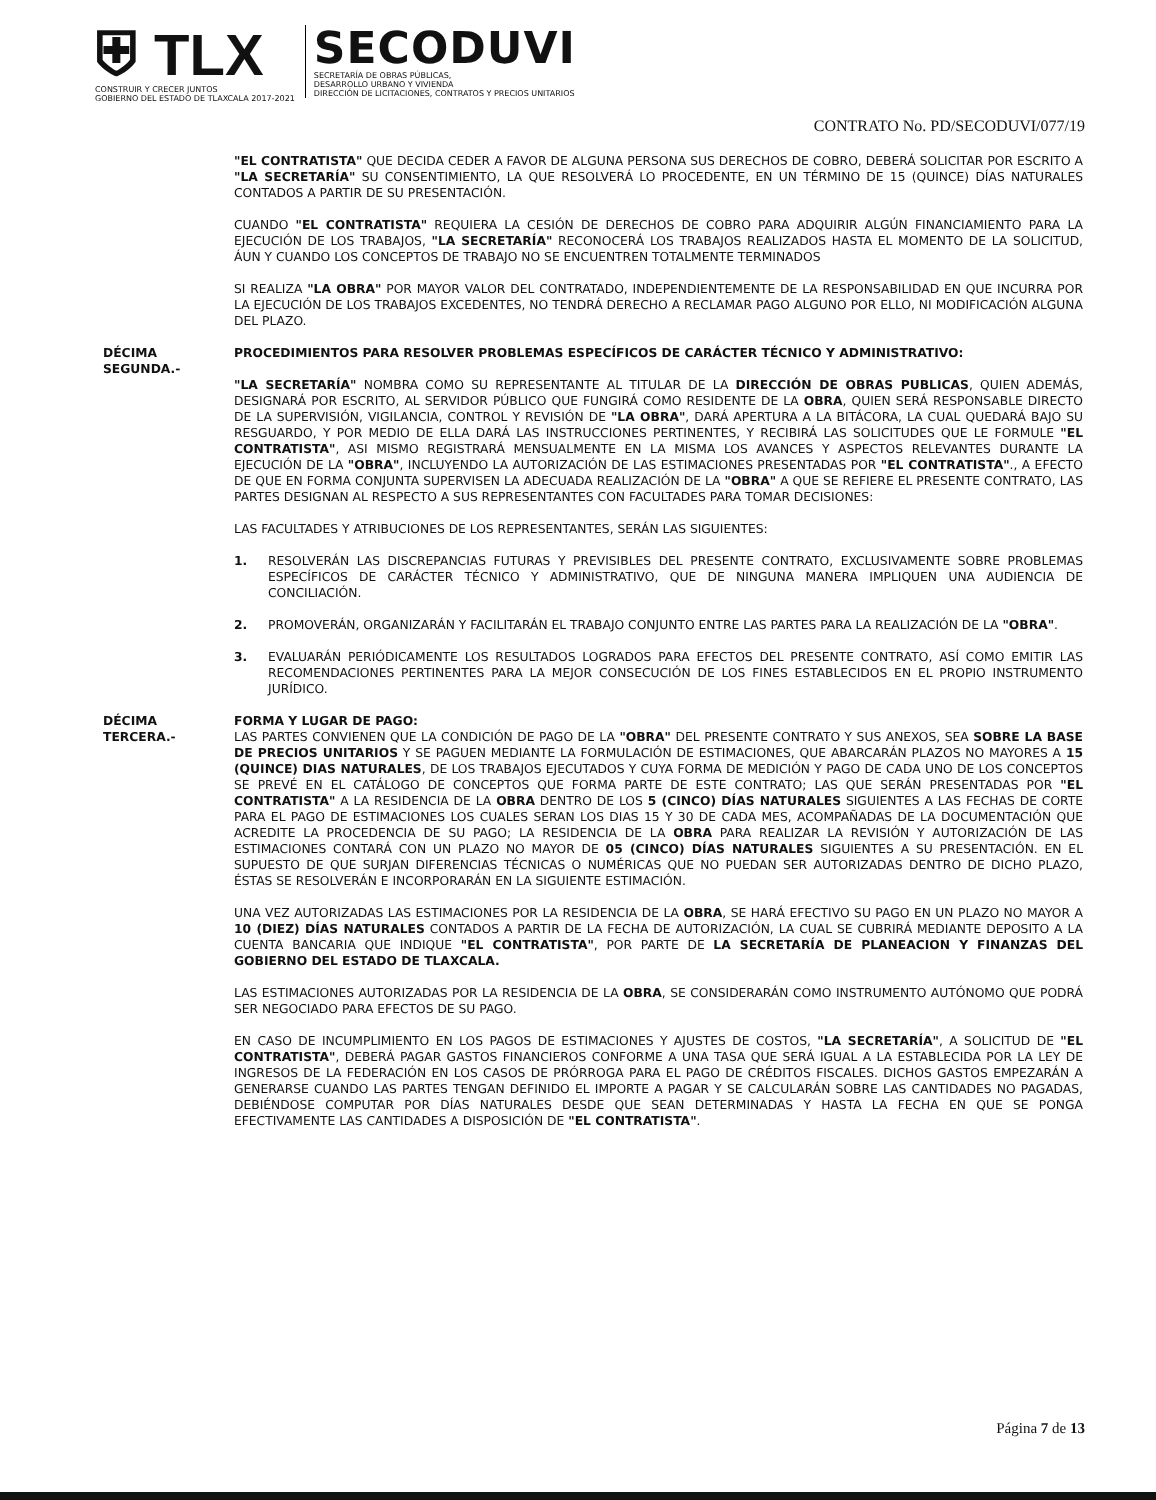⛨ TLX
CONSTRUIR Y CRECER JUNTOS
GOBIERNO DEL ESTADO DE TLAXCALA 2017-2021
SECODUVI
SECRETARÍA DE OBRAS PÚBLICAS,
DESARROLLO URBANO Y VIVIENDA
DIRECCIÓN DE LICITACIONES, CONTRATOS Y PRECIOS UNITARIOS
CONTRATO No. PD/SECODUVI/077/19
"EL CONTRATISTA" QUE DECIDA CEDER A FAVOR DE ALGUNA PERSONA SUS DERECHOS DE COBRO, DEBERÁ SOLICITAR POR ESCRITO A "LA SECRETARÍA" SU CONSENTIMIENTO, LA QUE RESOLVERÁ LO PROCEDENTE, EN UN TÉRMINO DE 15 (QUINCE) DÍAS NATURALES CONTADOS A PARTIR DE SU PRESENTACIÓN.
CUANDO "EL CONTRATISTA" REQUIERA LA CESIÓN DE DERECHOS DE COBRO PARA ADQUIRIR ALGÚN FINANCIAMIENTO PARA LA EJECUCIÓN DE LOS TRABAJOS, "LA SECRETARÍA" RECONOCERÁ LOS TRABAJOS REALIZADOS HASTA EL MOMENTO DE LA SOLICITUD, ÁUN Y CUANDO LOS CONCEPTOS DE TRABAJO NO SE ENCUENTREN TOTALMENTE TERMINADOS
SI REALIZA "LA OBRA" POR MAYOR VALOR DEL CONTRATADO, INDEPENDIENTEMENTE DE LA RESPONSABILIDAD EN QUE INCURRA POR LA EJECUCIÓN DE LOS TRABAJOS EXCEDENTES, NO TENDRÁ DERECHO A RECLAMAR PAGO ALGUNO POR ELLO, NI MODIFICACIÓN ALGUNA DEL PLAZO.
DÉCIMA
SEGUNDA.-
PROCEDIMIENTOS PARA RESOLVER PROBLEMAS ESPECÍFICOS DE CARÁCTER TÉCNICO Y ADMINISTRATIVO:
"LA SECRETARÍA" NOMBRA COMO SU REPRESENTANTE AL TITULAR DE LA DIRECCIÓN DE OBRAS PUBLICAS, QUIEN ADEMÁS, DESIGNARÁ POR ESCRITO, AL SERVIDOR PÚBLICO QUE FUNGIRÁ COMO RESIDENTE DE LA OBRA, QUIEN SERÁ RESPONSABLE DIRECTO DE LA SUPERVISIÓN, VIGILANCIA, CONTROL Y REVISIÓN DE "LA OBRA", DARÁ APERTURA A LA BITÁCORA, LA CUAL QUEDARÁ BAJO SU RESGUARDO, Y POR MEDIO DE ELLA DARÁ LAS INSTRUCCIONES PERTINENTES, Y RECIBIRÁ LAS SOLICITUDES QUE LE FORMULE "EL CONTRATISTA", ASI MISMO REGISTRARÁ MENSUALMENTE EN LA MISMA LOS AVANCES Y ASPECTOS RELEVANTES DURANTE LA EJECUCIÓN DE LA "OBRA", INCLUYENDO LA AUTORIZACIÓN DE LAS ESTIMACIONES PRESENTADAS POR "EL CONTRATISTA"., A EFECTO DE QUE EN FORMA CONJUNTA SUPERVISEN LA ADECUADA REALIZACIÓN DE LA "OBRA" A QUE SE REFIERE EL PRESENTE CONTRATO, LAS PARTES DESIGNAN AL RESPECTO A SUS REPRESENTANTES CON FACULTADES PARA TOMAR DECISIONES:
LAS FACULTADES Y ATRIBUCIONES DE LOS REPRESENTANTES, SERÁN LAS SIGUIENTES:
1. RESOLVERÁN LAS DISCREPANCIAS FUTURAS Y PREVISIBLES DEL PRESENTE CONTRATO, EXCLUSIVAMENTE SOBRE PROBLEMAS ESPECÍFICOS DE CARÁCTER TÉCNICO Y ADMINISTRATIVO, QUE DE NINGUNA MANERA IMPLIQUEN UNA AUDIENCIA DE CONCILIACIÓN.
2. PROMOVERÁN, ORGANIZARÁN Y FACILITARÁN EL TRABAJO CONJUNTO ENTRE LAS PARTES PARA LA REALIZACIÓN DE LA "OBRA".
3. EVALUARÁN PERIÓDICAMENTE LOS RESULTADOS LOGRADOS PARA EFECTOS DEL PRESENTE CONTRATO, ASÍ COMO EMITIR LAS RECOMENDACIONES PERTINENTES PARA LA MEJOR CONSECUCIÓN DE LOS FINES ESTABLECIDOS EN EL PROPIO INSTRUMENTO JURÍDICO.
DÉCIMA
TERCERA.-
FORMA Y LUGAR DE PAGO:
LAS PARTES CONVIENEN QUE LA CONDICIÓN DE PAGO DE LA "OBRA" DEL PRESENTE CONTRATO Y SUS ANEXOS, SEA SOBRE LA BASE DE PRECIOS UNITARIOS Y SE PAGUEN MEDIANTE LA FORMULACIÓN DE ESTIMACIONES, QUE ABARCARÁN PLAZOS NO MAYORES A 15 (QUINCE) DIAS NATURALES, DE LOS TRABAJOS EJECUTADOS Y CUYA FORMA DE MEDICIÓN Y PAGO DE CADA UNO DE LOS CONCEPTOS SE PREVÉ EN EL CATÁLOGO DE CONCEPTOS QUE FORMA PARTE DE ESTE CONTRATO; LAS QUE SERÁN PRESENTADAS POR "EL CONTRATISTA" A LA RESIDENCIA DE LA OBRA DENTRO DE LOS 5 (CINCO) DÍAS NATURALES SIGUIENTES A LAS FECHAS DE CORTE PARA EL PAGO DE ESTIMACIONES LOS CUALES SERAN LOS DIAS 15 Y 30 DE CADA MES, ACOMPAÑADAS DE LA DOCUMENTACIÓN QUE ACREDITE LA PROCEDENCIA DE SU PAGO; LA RESIDENCIA DE LA OBRA PARA REALIZAR LA REVISIÓN Y AUTORIZACIÓN DE LAS ESTIMACIONES CONTARÁ CON UN PLAZO NO MAYOR DE 05 (CINCO) DÍAS NATURALES SIGUIENTES A SU PRESENTACIÓN. EN EL SUPUESTO DE QUE SURJAN DIFERENCIAS TÉCNICAS O NUMÉRICAS QUE NO PUEDAN SER AUTORIZADAS DENTRO DE DICHO PLAZO, ÉSTAS SE RESOLVERÁN E INCORPORARÁN EN LA SIGUIENTE ESTIMACIÓN.
UNA VEZ AUTORIZADAS LAS ESTIMACIONES POR LA RESIDENCIA DE LA OBRA, SE HARÁ EFECTIVO SU PAGO EN UN PLAZO NO MAYOR A 10 (DIEZ) DÍAS NATURALES CONTADOS A PARTIR DE LA FECHA DE AUTORIZACIÓN, LA CUAL SE CUBRIRÁ MEDIANTE DEPOSITO A LA CUENTA BANCARIA QUE INDIQUE "EL CONTRATISTA", POR PARTE DE LA SECRETARÍA DE PLANEACION Y FINANZAS DEL GOBIERNO DEL ESTADO DE TLAXCALA.
LAS ESTIMACIONES AUTORIZADAS POR LA RESIDENCIA DE LA OBRA, SE CONSIDERARÁN COMO INSTRUMENTO AUTÓNOMO QUE PODRÁ SER NEGOCIADO PARA EFECTOS DE SU PAGO.
EN CASO DE INCUMPLIMIENTO EN LOS PAGOS DE ESTIMACIONES Y AJUSTES DE COSTOS, "LA SECRETARÍA", A SOLICITUD DE "EL CONTRATISTA", DEBERÁ PAGAR GASTOS FINANCIEROS CONFORME A UNA TASA QUE SERÁ IGUAL A LA ESTABLECIDA POR LA LEY DE INGRESOS DE LA FEDERACIÓN EN LOS CASOS DE PRÓRROGA PARA EL PAGO DE CRÉDITOS FISCALES. DICHOS GASTOS EMPEZARÁN A GENERARSE CUANDO LAS PARTES TENGAN DEFINIDO EL IMPORTE A PAGAR Y SE CALCULARÁN SOBRE LAS CANTIDADES NO PAGADAS, DEBIÉNDOSE COMPUTAR POR DÍAS NATURALES DESDE QUE SEAN DETERMINADAS Y HASTA LA FECHA EN QUE SE PONGA EFECTIVAMENTE LAS CANTIDADES A DISPOSICIÓN DE "EL CONTRATISTA".
Página 7 de 13